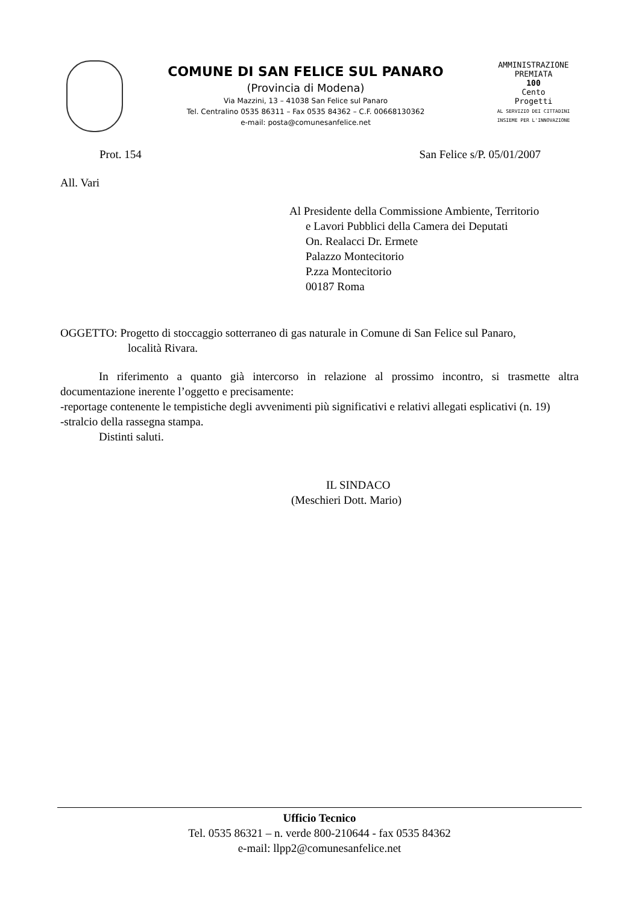COMUNE DI SAN FELICE SUL PANARO
(Provincia di Modena)
Via Mazzini, 13 – 41038 San Felice sul Panaro
Tel. Centralino 0535 86311 – Fax 0535 84362 – C.F. 00668130362
e-mail: posta@comunesanfelice.net
AMMINISTRAZIONE PREMIATA
100
Cento
Progetti
AL SERVIZIO DEI CITTADINI INSIEME PER L'INNOVAZIONE
Prot. 154 San Felice s/P. 05/01/2007
All. Vari
Al Presidente della Commissione Ambiente, Territorio
e Lavori Pubblici della Camera dei Deputati
On. Realacci Dr. Ermete
Palazzo Montecitorio
P.zza Montecitorio
00187 Roma
OGGETTO: Progetto di stoccaggio sotterraneo di gas naturale in Comune di San Felice sul Panaro,
località Rivara.
In riferimento a quanto già intercorso in relazione al prossimo incontro, si trasmette altra documentazione inerente l’oggetto e precisamente:
-reportage contenente le tempistiche degli avvenimenti più significativi e relativi allegati esplicativi (n. 19)
-stralcio della rassegna stampa.
Distinti saluti.
IL SINDACO
(Meschieri Dott. Mario)
Ufficio Tecnico
Tel. 0535 86321 – n. verde 800-210644 - fax 0535 84362
e-mail: llpp2@comunesanfelice.net